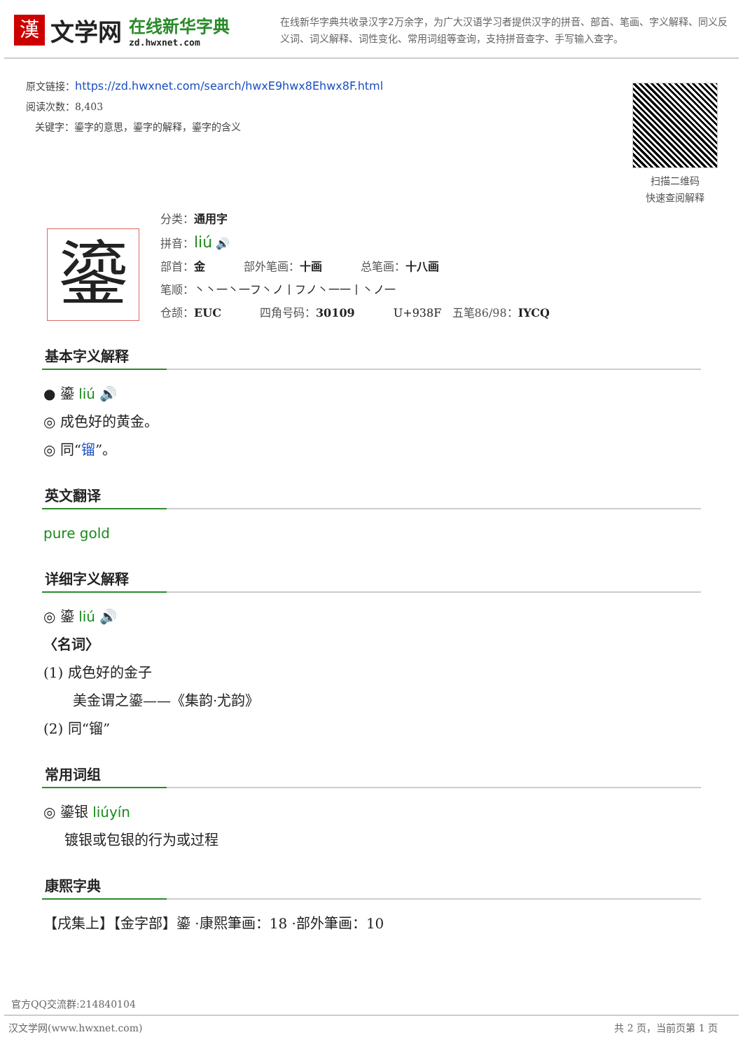漢
文学网
在线新华字典
zd.hwxnet.com
在线新华字典共收录汉字2万余字，为广大汉语学习者提供汉字的拼音、部首、笔画、字义解释、同义反义词、词义解释、词性变化、常用词组等查询，支持拼音查字、手写输入查字。
原文链接：https://zd.hwxnet.com/search/hwxE9hwx8Ehwx8F.html
阅读次数：8,403
关键字：鎏字的意思，鎏字的解释，鎏字的含义
扫描二维码
快速查阅解释
鎏
分类：通用字
拼音：liú 🔊
部首：金 部外笔画：十画 总笔画：十八画
笔顺：丶丶一丶一フ丶ノ丨フノ丶一一丨丶ノ一
仓颉：EUC 四角号码：30109 U+938F 五笔86/98：IYCQ
基本字义解释
● 鎏 liú 🔊
◎ 成色好的黄金。
◎ 同“镏”。
英文翻译
pure gold
详细字义解释
◎ 鎏 liú 🔊
〈名词〉
(1) 成色好的金子
美金谓之鎏——《集韵·尤韵》
(2) 同“镏”
常用词组
◎ 鎏银 liúyín
镀银或包银的行为或过程
康熙字典
【戌集上】【金字部】鎏 ·康熙筆画：18 ·部外筆画：10
官方QQ交流群:214840104
汉文学网(www.hwxnet.com) 共 2 页，当前页第 1 页